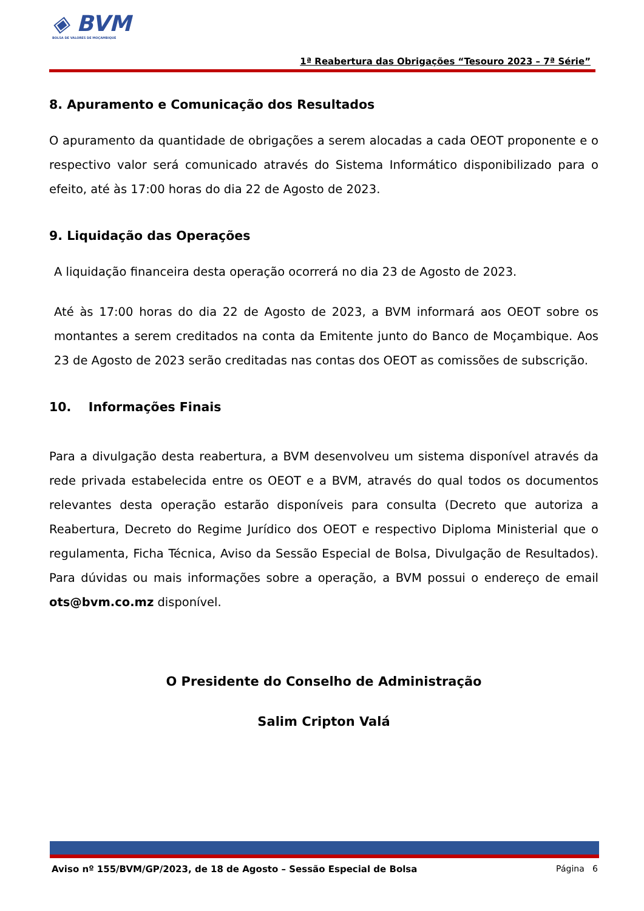◈ BVM
BOLSA DE VALORES DE MOÇAMBIQUE
1ª Reabertura das Obrigações “Tesouro 2023 – 7ª Série”
8. Apuramento e Comunicação dos Resultados
O apuramento da quantidade de obrigações a serem alocadas a cada OEOT proponente e o respectivo valor será comunicado através do Sistema Informático disponibilizado para o efeito, até às 17:00 horas do dia 22 de Agosto de 2023.
9. Liquidação das Operações
A liquidação financeira desta operação ocorrerá no dia 23 de Agosto de 2023.
Até às 17:00 horas do dia 22 de Agosto de 2023, a BVM informará aos OEOT sobre os montantes a serem creditados na conta da Emitente junto do Banco de Moçambique. Aos 23 de Agosto de 2023 serão creditadas nas contas dos OEOT as comissões de subscrição.
10. Informações Finais
Para a divulgação desta reabertura, a BVM desenvolveu um sistema disponível através da rede privada estabelecida entre os OEOT e a BVM, através do qual todos os documentos relevantes desta operação estarão disponíveis para consulta (Decreto que autoriza a Reabertura, Decreto do Regime Jurídico dos OEOT e respectivo Diploma Ministerial que o regulamenta, Ficha Técnica, Aviso da Sessão Especial de Bolsa, Divulgação de Resultados). Para dúvidas ou mais informações sobre a operação, a BVM possui o endereço de email ots@bvm.co.mz disponível.
O Presidente do Conselho de Administração
Salim Cripton Valá
Aviso nº 155/BVM/GP/2023, de 18 de Agosto – Sessão Especial de Bolsa Página 6